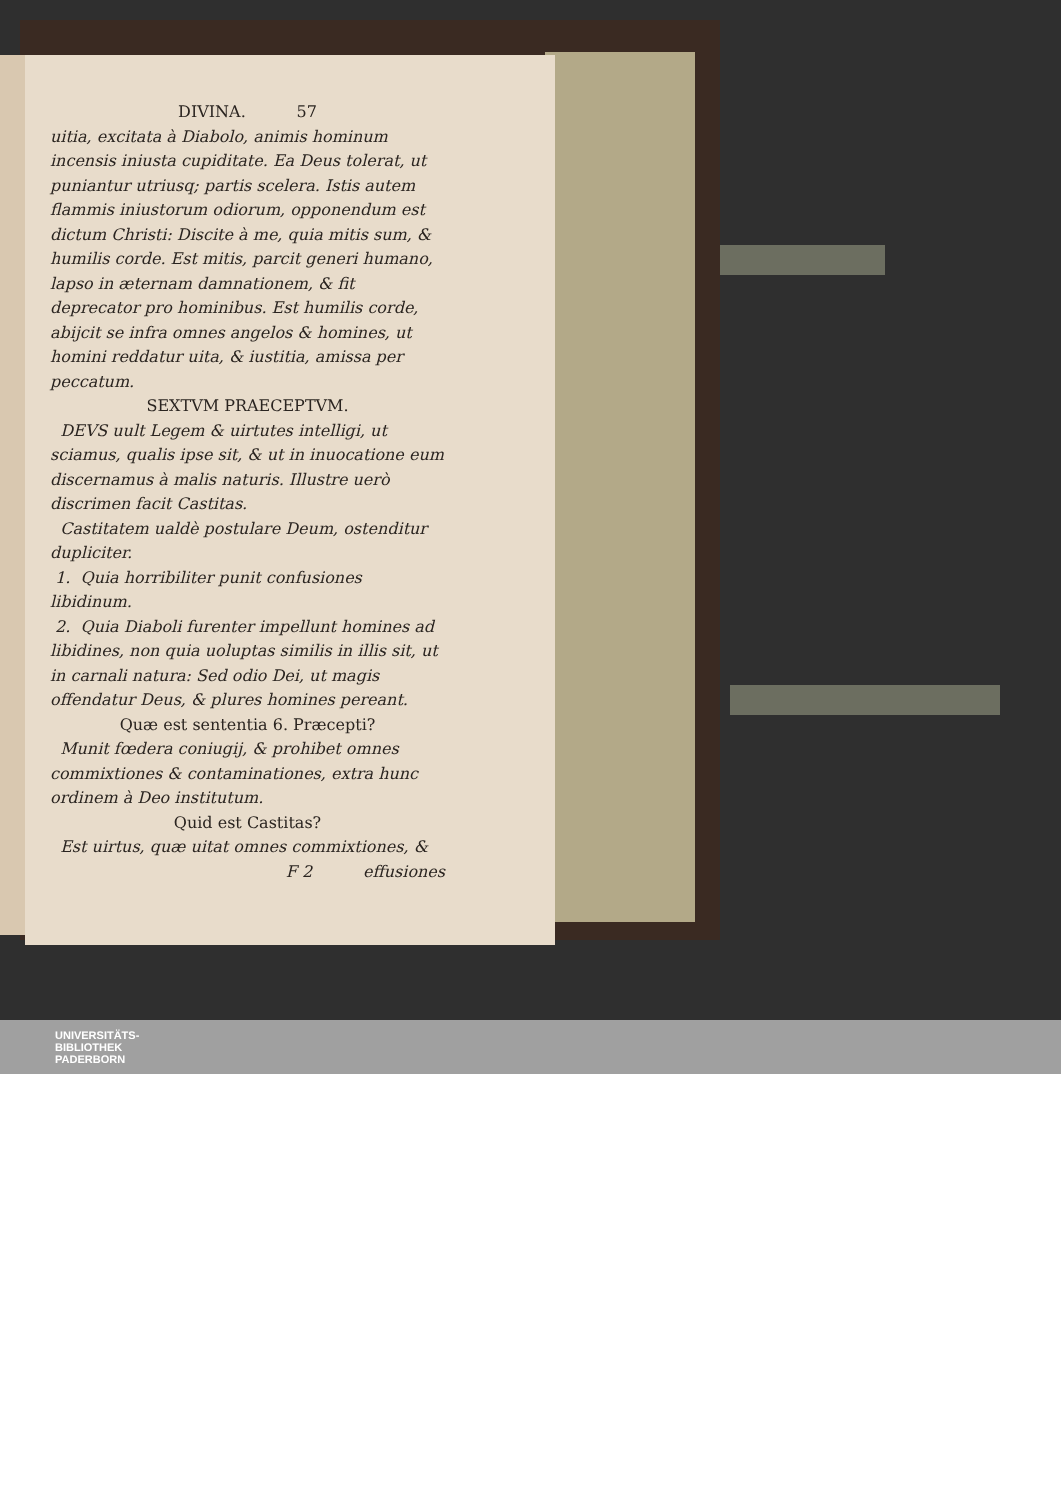DIVINA. 57
uitia, excitata à Diabolo, animis hominum incensis iniusta cupiditate. Ea Deus tolerat, ut puniantur utriusq; partis scelera. Istis autem flammis iniustorum odiorum, opponendum est dictum Christi: Discite à me, quia mitis sum, & humilis corde. Est mitis, parcit generi humano, lapso in æternam damnationem, & fit deprecator pro hominibus. Est humilis corde, abijcit se infra omnes angelos & homines, ut homini reddatur uita, & iustitia, amissa per peccatum.
SEXTVM PRAECEPTVM.
DEVS uult Legem & uirtutes intelligi, ut sciamus, qualis ipse sit, & ut in inuocatione eum discernamus à malis naturis. Illustre uerò discrimen facit Castitas.
Castitatem ualdè postulare Deum, ostenditur dupliciter.
1. Quia horribiliter punit confusiones libidinum.
2. Quia Diaboli furenter impellunt homines ad libidines, non quia uoluptas similis in illis sit, ut in carnali natura: Sed odio Dei, ut magis offendatur Deus, & plures homines pereant.
Quæ est sententia 6. Præcepti?
Munit fœdera coniugij, & prohibet omnes commixtiones & contaminationes, extra hunc ordinem à Deo institutum.
Quid est Castitas?
Est uirtus, quæ uitat omnes commixtiones, &
F 2 effusiones
UNIVERSITÄTS-
BIBLIOTHEK
PADERBORN